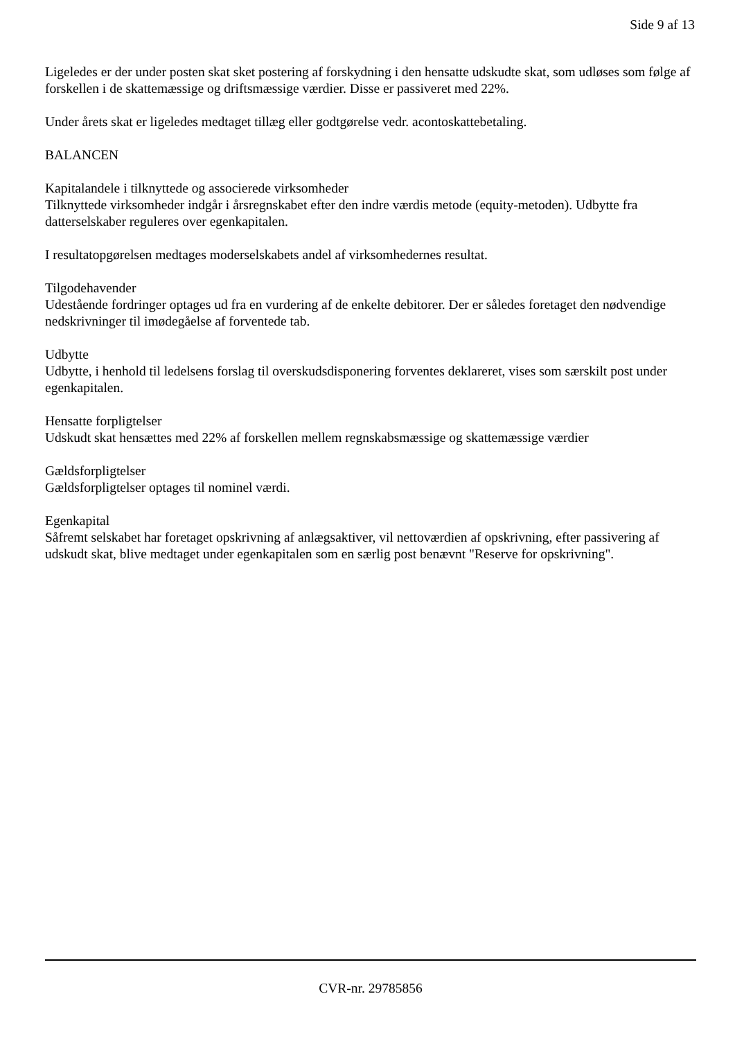Side 9 af 13
Ligeledes er der under posten skat sket postering af forskydning i den hensatte udskudte skat, som udløses som følge af forskellen i de skattemæssige og driftsmæssige værdier. Disse er passiveret med 22%.
Under årets skat er ligeledes medtaget tillæg eller godtgørelse vedr. acontoskattebetaling.
BALANCEN
Kapitalandele i tilknyttede og associerede virksomheder
Tilknyttede virksomheder indgår i årsregnskabet efter den indre værdis metode (equity-metoden). Udbytte fra datterselskaber reguleres over egenkapitalen.
I resultatopgørelsen medtages moderselskabets andel af virksomhedernes resultat.
Tilgodehavender
Udestående fordringer optages ud fra en vurdering af de enkelte debitorer. Der er således foretaget den nødvendige nedskrivninger til imødegåelse af forventede tab.
Udbytte
Udbytte, i henhold til ledelsens forslag til overskudsdisponering forventes deklareret, vises som særskilt post under egenkapitalen.
Hensatte forpligtelser
Udskudt skat hensættes med 22% af forskellen mellem regnskabsmæssige og skattemæssige værdier
Gældsforpligtelser
Gældsforpligtelser optages til nominel værdi.
Egenkapital
Såfremt selskabet har foretaget opskrivning af anlægsaktiver, vil nettoværdien af opskrivning, efter passivering af udskudt skat, blive medtaget under egenkapitalen som en særlig post benævnt "Reserve for opskrivning".
CVR-nr. 29785856